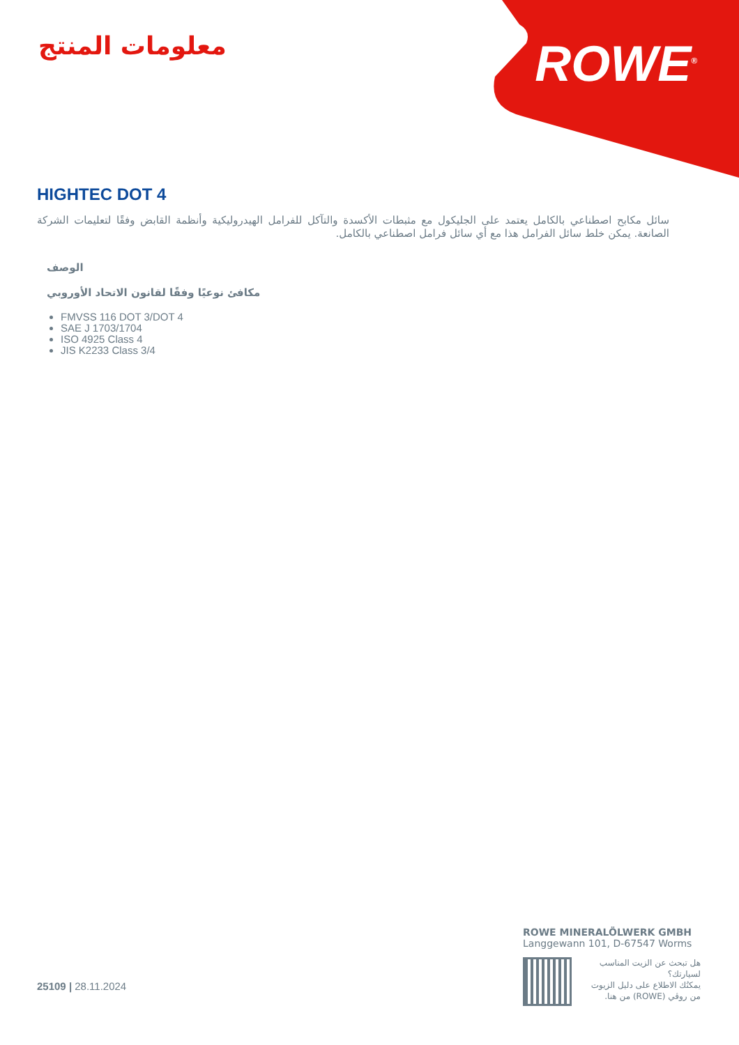معلومات المنتج
ROWE<sup>®</sup>
HIGHTEC DOT 4
سائل مكابح اصطناعي بالكامل يعتمد على الجليكول مع مثبطات الأكسدة والتآكل للفرامل الهيدروليكية وأنظمة القابض وفقًا لتعليمات الشركة الصانعة. يمكن خلط سائل الفرامل هذا مع أي سائل فرامل اصطناعي بالكامل.
الوصف
مكافئ نوعيًا وفقًا لقانون الاتحاد الأوروبي
FMVSS 116 DOT 3/DOT 4
SAE J 1703/1704
ISO 4925 Class 4
JIS K2233 Class 3/4
25109 | 28.11.2024
ROWE MINERALÖLWERK GMBH
Langgewann 101, D-67547 Worms
هل تبحث عن الزيت المناسب لسيارتك؟
يمكنُك الاطلاع على دليل الزيوت من روڤي (ROWE) من هنا.